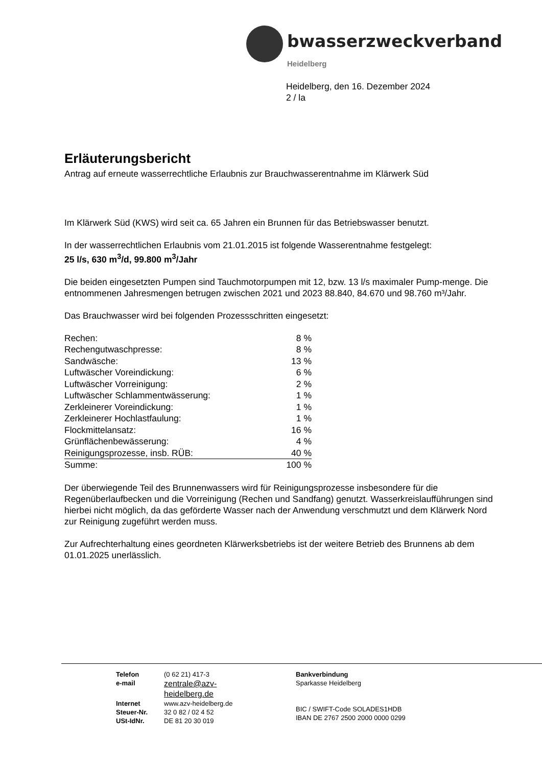bwasserzweckverband
Heidelberg
Heidelberg, den 16. Dezember 2024
2 / la
Erläuterungsbericht
Antrag auf erneute wasserrechtliche Erlaubnis zur Brauchwasserentnahme im Klärwerk Süd
Im Klärwerk Süd (KWS) wird seit ca. 65 Jahren ein Brunnen für das Betriebswasser benutzt.
In der wasserrechtlichen Erlaubnis vom 21.01.2015 ist folgende Wasserentnahme festgelegt:
25 l/s, 630 m<sup>3</sup>/d, 99.800 m<sup>3</sup>/Jahr
Die beiden eingesetzten Pumpen sind Tauchmotorpumpen mit 12, bzw. 13 l/s maximaler Pump-menge. Die entnommenen Jahresmengen betrugen zwischen 2021 und 2023 88.840, 84.670 und 98.760 m³/Jahr.
Das Brauchwasser wird bei folgenden Prozessschritten eingesetzt:
| Rechen: | 8 % |
| Rechengutwaschpresse: | 8 % |
| Sandwäsche: | 13 % |
| Luftwäscher Voreindickung: | 6 % |
| Luftwäscher Vorreinigung: | 2 % |
| Luftwäscher Schlammentwässerung: | 1 % |
| Zerkleinerer Voreindickung: | 1 % |
| Zerkleinerer Hochlastfaulung: | 1 % |
| Flockmittelansatz: | 16 % |
| Grünflächenbewässerung: | 4 % |
| Reinigungsprozesse, insb. RÜB: | 40 % |
| Summe: | 100 % |
Der überwiegende Teil des Brunnenwassers wird für Reinigungsprozesse insbesondere für die Regenüberlaufbecken und die Vorreinigung (Rechen und Sandfang) genutzt. Wasserkreislaufführungen sind hierbei nicht möglich, da das geförderte Wasser nach der Anwendung verschmutzt und dem Klärwerk Nord zur Reinigung zugeführt werden muss.
Zur Aufrechterhaltung eines geordneten Klärwerksbetriebs ist der weitere Betrieb des Brunnens ab dem 01.01.2025 unerlässlich.
| Telefon | (0 62 21) 417-3 |
| e-mail | zentrale@azv- heidelberg.de |
| Internet | www.azv-heidelberg.de |
| Steuer-Nr. | 32 0 82 / 02 4 52 |
| USt-IdNr. | DE 81 20 30 019 |
Bankverbindung
Sparkasse Heidelberg
BIC / SWIFT-Code SOLADES1HDB
IBAN DE 2767 2500 2000 0000 0299